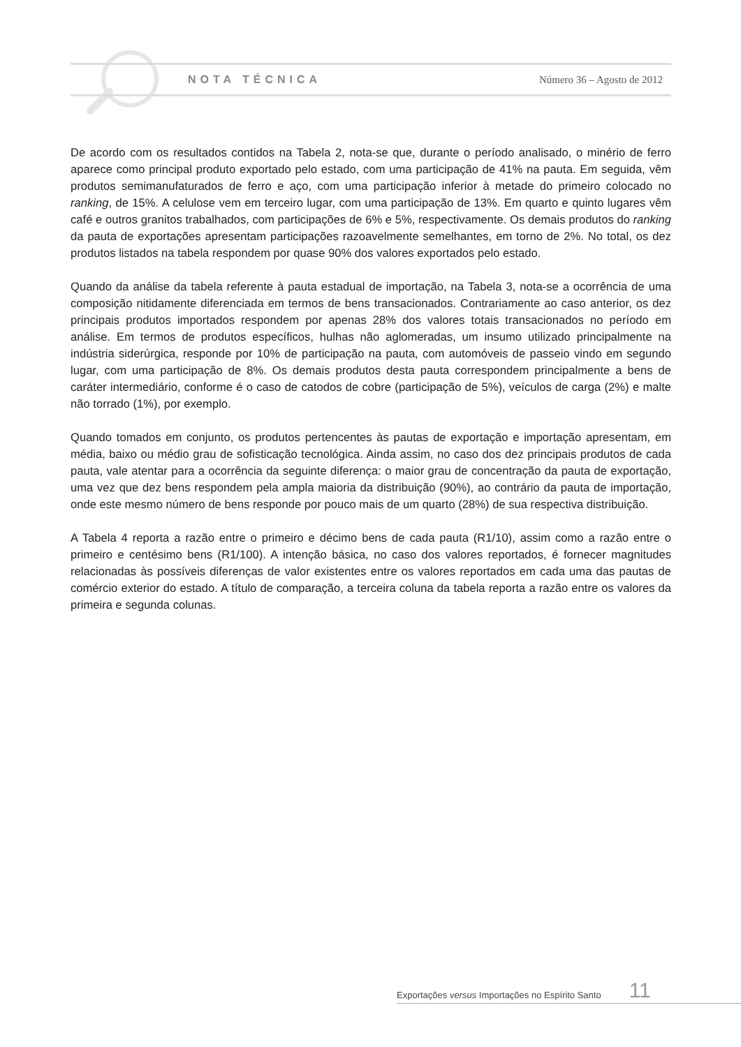NOTA TÉCNICA Número 36 – Agosto de 2012
De acordo com os resultados contidos na Tabela 2, nota-se que, durante o período analisado, o minério de ferro aparece como principal produto exportado pelo estado, com uma participação de 41% na pauta. Em seguida, vêm produtos semimanufaturados de ferro e aço, com uma participação inferior à metade do primeiro colocado no ranking, de 15%. A celulose vem em terceiro lugar, com uma participação de 13%. Em quarto e quinto lugares vêm café e outros granitos trabalhados, com participações de 6% e 5%, respectivamente. Os demais produtos do ranking da pauta de exportações apresentam participações razoavelmente semelhantes, em torno de 2%. No total, os dez produtos listados na tabela respondem por quase 90% dos valores exportados pelo estado.
Quando da análise da tabela referente à pauta estadual de importação, na Tabela 3, nota-se a ocorrência de uma composição nitidamente diferenciada em termos de bens transacionados. Contrariamente ao caso anterior, os dez principais produtos importados respondem por apenas 28% dos valores totais transacionados no período em análise. Em termos de produtos específicos, hulhas não aglomeradas, um insumo utilizado principalmente na indústria siderúrgica, responde por 10% de participação na pauta, com automóveis de passeio vindo em segundo lugar, com uma participação de 8%. Os demais produtos desta pauta correspondem principalmente a bens de caráter intermediário, conforme é o caso de catodos de cobre (participação de 5%), veículos de carga (2%) e malte não torrado (1%), por exemplo.
Quando tomados em conjunto, os produtos pertencentes às pautas de exportação e importação apresentam, em média, baixo ou médio grau de sofisticação tecnológica. Ainda assim, no caso dos dez principais produtos de cada pauta, vale atentar para a ocorrência da seguinte diferença: o maior grau de concentração da pauta de exportação, uma vez que dez bens respondem pela ampla maioria da distribuição (90%), ao contrário da pauta de importação, onde este mesmo número de bens responde por pouco mais de um quarto (28%) de sua respectiva distribuição.
A Tabela 4 reporta a razão entre o primeiro e décimo bens de cada pauta (R1/10), assim como a razão entre o primeiro e centésimo bens (R1/100). A intenção básica, no caso dos valores reportados, é fornecer magnitudes relacionadas às possíveis diferenças de valor existentes entre os valores reportados em cada uma das pautas de comércio exterior do estado. A título de comparação, a terceira coluna da tabela reporta a razão entre os valores da primeira e segunda colunas.
Exportações versus Importações no Espírito Santo 11